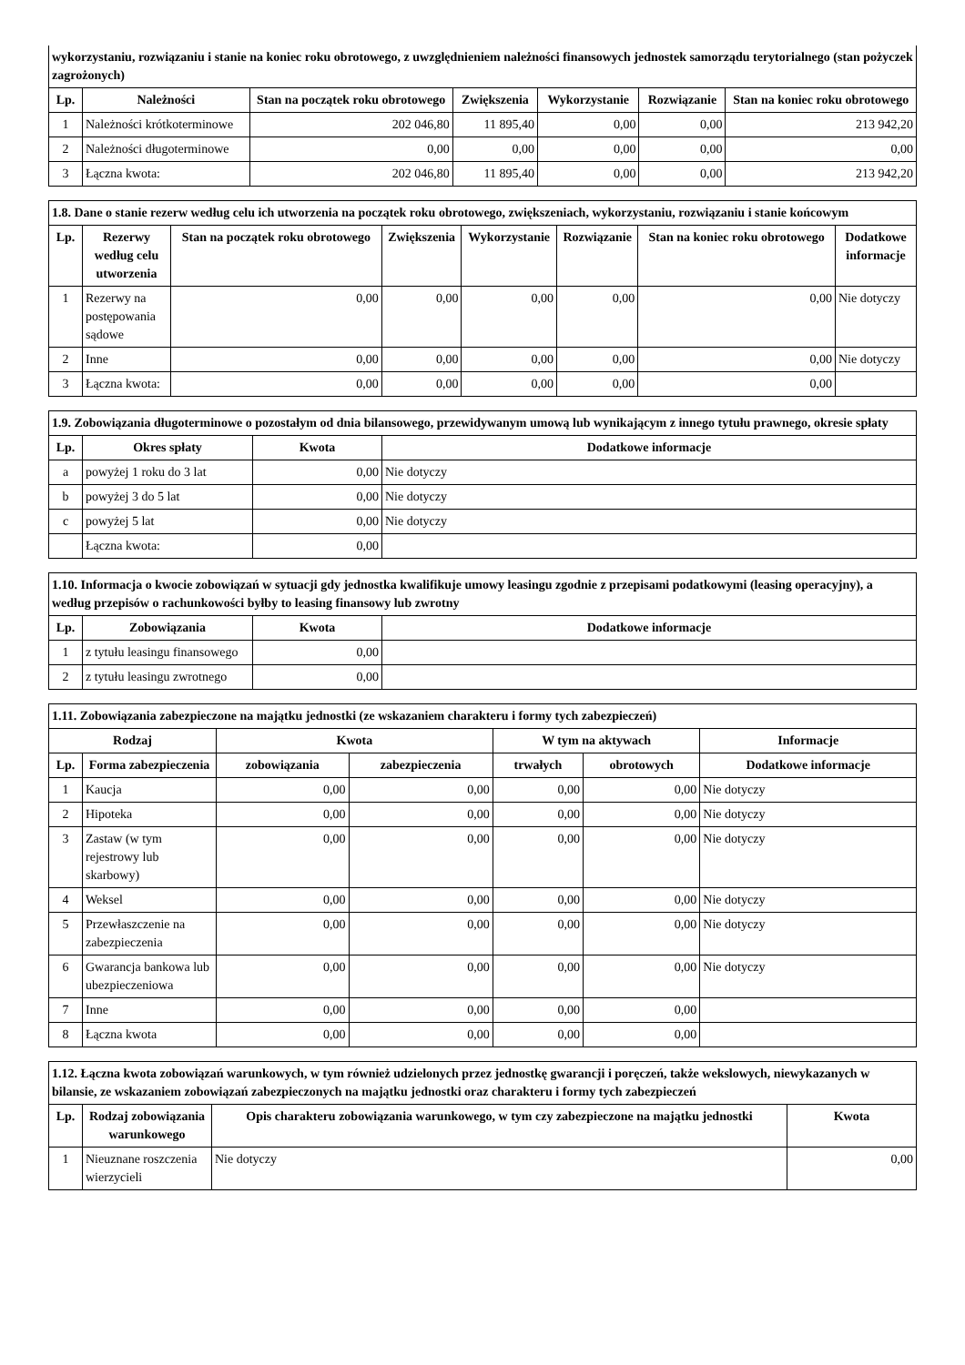| wykorzystaniu, rozwiązaniu i stanie na koniec roku obrotowego, z uwzględnieniem należności finansowych jednostek samorządu terytorialnego (stan pożyczek zagrożonych) | | | | | | |
| --- | --- | --- | --- | --- | --- | --- |
| Lp. | Należności | Stan na początek roku obrotowego | Zwiększenia | Wykorzystanie | Rozwiązanie | Stan na koniec roku obrotowego |
| 1 | Należności krótkoterminowe | 202 046,80 | 11 895,40 | 0,00 | 0,00 | 213 942,20 |
| 2 | Należności długoterminowe | 0,00 | 0,00 | 0,00 | 0,00 | 0,00 |
| 3 | Łączna kwota: | 202 046,80 | 11 895,40 | 0,00 | 0,00 | 213 942,20 |
| 1.8. Dane o stanie rezerw według celu ich utworzenia na początek roku obrotowego, zwiększeniach, wykorzystaniu, rozwiązaniu i stanie końcowym | | | | | | | |
| --- | --- | --- | --- | --- | --- | --- | --- |
| Lp. | Rezerwy według celu utworzenia | Stan na początek roku obrotowego | Zwiększenia | Wykorzystanie | Rozwiązanie | Stan na koniec roku obrotowego | Dodatkowe informacje |
| 1 | Rezerwy na postępowania sądowe | 0,00 | 0,00 | 0,00 | 0,00 | 0,00 | Nie dotyczy |
| 2 | Inne | 0,00 | 0,00 | 0,00 | 0,00 | 0,00 | Nie dotyczy |
| 3 | Łączna kwota: | 0,00 | 0,00 | 0,00 | 0,00 | 0,00 | |
| 1.9. Zobowiązania długoterminowe o pozostałym od dnia bilansowego, przewidywanym umową lub wynikającym z innego tytułu prawnego, okresie spłaty | | | |
| --- | --- | --- | --- |
| Lp. | Okres spłaty | Kwota | Dodatkowe informacje |
| a | powyżej 1 roku do 3 lat | 0,00 | Nie dotyczy |
| b | powyżej 3 do 5 lat | 0,00 | Nie dotyczy |
| c | powyżej 5 lat | 0,00 | Nie dotyczy |
| | Łączna kwota: | 0,00 | |
| 1.10. Informacja o kwocie zobowiązań w sytuacji gdy jednostka kwalifikuje umowy leasingu zgodnie z przepisami podatkowymi (leasing operacyjny), a według przepisów o rachunkowości byłby to leasing finansowy lub zwrotny | | | |
| --- | --- | --- | --- |
| Lp. | Zobowiązania | Kwota | Dodatkowe informacje |
| 1 | z tytułu leasingu finansowego | 0,00 | |
| 2 | z tytułu leasingu zwrotnego | 0,00 | |
| 1.11. Zobowiązania zabezpieczone na majątku jednostki (ze wskazaniem charakteru i formy tych zabezpieczeń) | | | | | | |
| --- | --- | --- | --- | --- | --- | --- |
| Rodzaj | | Kwota | | W tym na aktywach | | Informacje |
| Lp. | Forma zabezpieczenia | zobowiązania | zabezpieczenia | trwałych | obrotowych | Dodatkowe informacje |
| 1 | Kaucja | 0,00 | 0,00 | 0,00 | 0,00 | Nie dotyczy |
| 2 | Hipoteka | 0,00 | 0,00 | 0,00 | 0,00 | Nie dotyczy |
| 3 | Zastaw (w tym rejestrowy lub skarbowy) | 0,00 | 0,00 | 0,00 | 0,00 | Nie dotyczy |
| 4 | Weksel | 0,00 | 0,00 | 0,00 | 0,00 | Nie dotyczy |
| 5 | Przewłaszczenie na zabezpieczenia | 0,00 | 0,00 | 0,00 | 0,00 | Nie dotyczy |
| 6 | Gwarancja bankowa lub ubezpieczeniowa | 0,00 | 0,00 | 0,00 | 0,00 | Nie dotyczy |
| 7 | Inne | 0,00 | 0,00 | 0,00 | 0,00 | |
| 8 | Łączna kwota | 0,00 | 0,00 | 0,00 | 0,00 | |
| 1.12. Łączna kwota zobowiązań warunkowych, w tym również udzielonych przez jednostkę gwarancji i poręczeń, także wekslowych, niewykazanych w bilansie, ze wskazaniem zobowiązań zabezpieczonych na majątku jednostki oraz charakteru i formy tych zabezpieczeń | | | |
| --- | --- | --- | --- |
| Lp. | Rodzaj zobowiązania warunkowego | Opis charakteru zobowiązania warunkowego, w tym czy zabezpieczone na majątku jednostki | Kwota |
| 1 | Nieuznane roszczenia wierzycieli | Nie dotyczy | 0,00 |